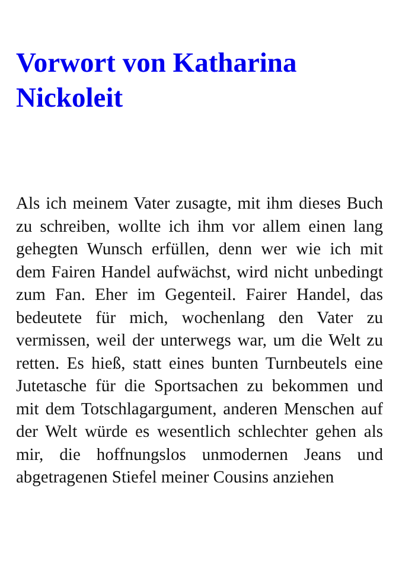Vorwort von Katharina Nickoleit
Als ich meinem Vater zusagte, mit ihm dieses Buch zu schreiben, wollte ich ihm vor allem einen lang gehegten Wunsch erfüllen, denn wer wie ich mit dem Fairen Handel aufwächst, wird nicht unbedingt zum Fan. Eher im Gegenteil. Fairer Handel, das bedeutete für mich, wochenlang den Vater zu vermissen, weil der unterwegs war, um die Welt zu retten. Es hieß, statt eines bunten Turnbeutels eine Jutetasche für die Sportsachen zu bekommen und mit dem Totschlagargument, anderen Menschen auf der Welt würde es wesentlich schlechter gehen als mir, die hoffnungslos unmodernen Jeans und abgetragenen Stiefel meiner Cousins anziehen